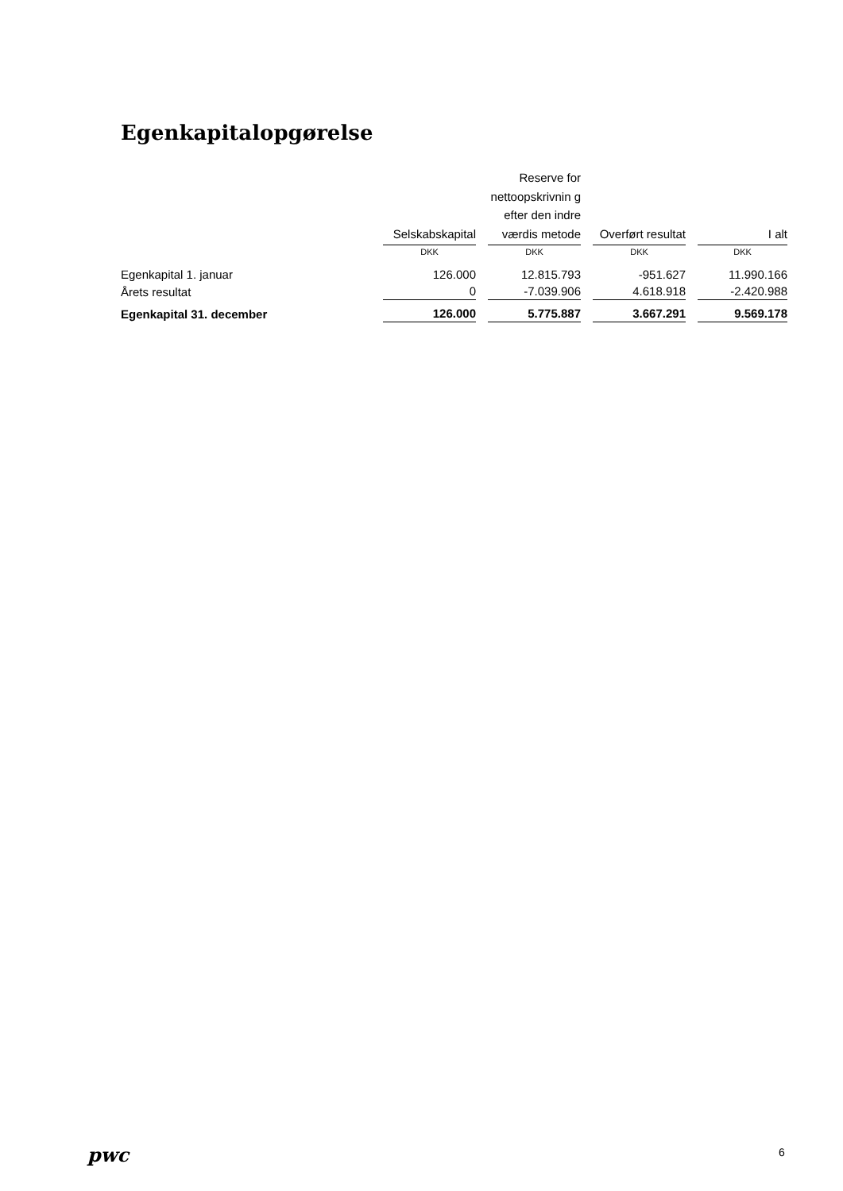Egenkapitalopgørelse
| | Selskabskapital | Reserve for nettoopskrivnin g efter den indre værdis metode | Overført resultat | I alt |
| | DKK | DKK | DKK | DKK |
| Egenkapital 1. januar | 126.000 | 12.815.793 | -951.627 | 11.990.166 |
| Årets resultat | 0 | -7.039.906 | 4.618.918 | -2.420.988 |
| Egenkapital 31. december | 126.000 | 5.775.887 | 3.667.291 | 9.569.178 |
pwc 6